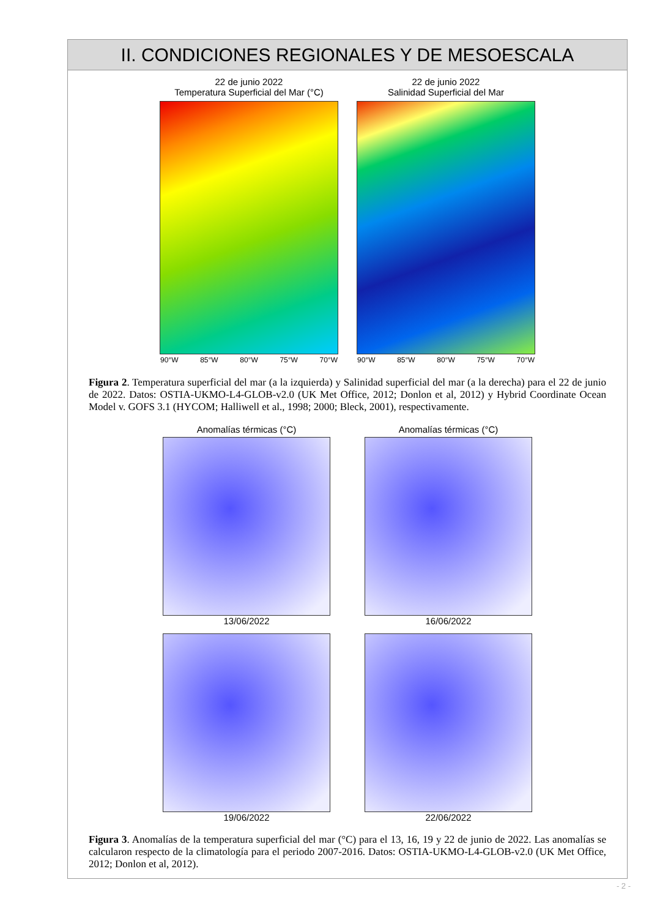II. CONDICIONES REGIONALES Y DE MESOESCALA
22 de junio 2022
Temperatura Superficial del Mar (°C)
90°W 85°W 80°W 75°W 70°W
22 de junio 2022
Salinidad Superficial del Mar
90°W 85°W 80°W 75°W 70°W
Figura 2. Temperatura superficial del mar (a la izquierda) y Salinidad superficial del mar (a la derecha) para el 22 de junio de 2022. Datos: OSTIA-UKMO-L4-GLOB-v2.0 (UK Met Office, 2012; Donlon et al, 2012) y Hybrid Coordinate Ocean Model v. GOFS 3.1 (HYCOM; Halliwell et al., 1998; 2000; Bleck, 2001), respectivamente.
Anomalías térmicas (°C) Anomalías térmicas (°C)
13/06/2022
16/06/2022
19/06/2022
22/06/2022
Figura 3. Anomalías de la temperatura superficial del mar (°C) para el 13, 16, 19 y 22 de junio de 2022. Las anomalías se calcularon respecto de la climatología para el periodo 2007-2016. Datos: OSTIA-UKMO-L4-GLOB-v2.0 (UK Met Office, 2012; Donlon et al, 2012).
- 2 -